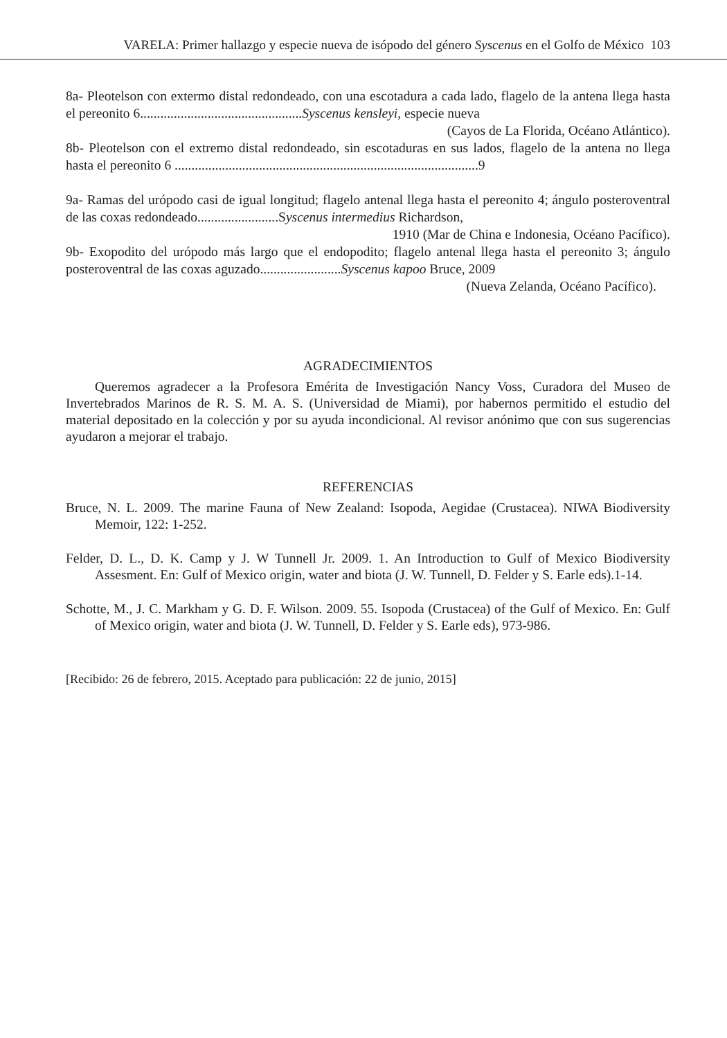VARELA: Primer hallazgo y especie nueva de isópodo del género Syscenus en el Golfo de México 103
8a- Pleotelson con extermo distal redondeado, con una escotadura a cada lado, flagelo de la antena llega hasta el pereonito 6................................................Syscenus kensleyi, especie nueva
(Cayos de La Florida, Océano Atlántico).
8b- Pleotelson con el extremo distal redondeado, sin escotaduras en sus lados, flagelo de la antena no llega hasta el pereonito 6 ..........................................................................................9
9a- Ramas del urópodo casi de igual longitud; flagelo antenal llega hasta el pereonito 4; ángulo posteroventral de las coxas redondeado........................Syscenus intermedius Richardson,
1910 (Mar de China e Indonesia, Océano Pacífico).
9b- Exopodito del urópodo más largo que el endopodito; flagelo antenal llega hasta el pereonito 3; ángulo posteroventral de las coxas aguzado........................Syscenus kapoo Bruce, 2009
(Nueva Zelanda, Océano Pacífico).
AGRADECIMIENTOS
Queremos agradecer a la Profesora Emérita de Investigación Nancy Voss, Curadora del Museo de Invertebrados Marinos de R. S. M. A. S. (Universidad de Miami), por habernos permitido el estudio del material depositado en la colección y por su ayuda incondicional. Al revisor anónimo que con sus sugerencias ayudaron a mejorar el trabajo.
REFERENCIAS
Bruce, N. L. 2009. The marine Fauna of New Zealand: Isopoda, Aegidae (Crustacea). NIWA Biodiversity Memoir, 122: 1-252.
Felder, D. L., D. K. Camp y J. W Tunnell Jr. 2009. 1. An Introduction to Gulf of Mexico Biodiversity Assesment. En: Gulf of Mexico origin, water and biota (J. W. Tunnell, D. Felder y S. Earle eds).1-14.
Schotte, M., J. C. Markham y G. D. F. Wilson. 2009. 55. Isopoda (Crustacea) of the Gulf of Mexico. En: Gulf of Mexico origin, water and biota (J. W. Tunnell, D. Felder y S. Earle eds), 973-986.
[Recibido: 26 de febrero, 2015. Aceptado para publicación: 22 de junio, 2015]